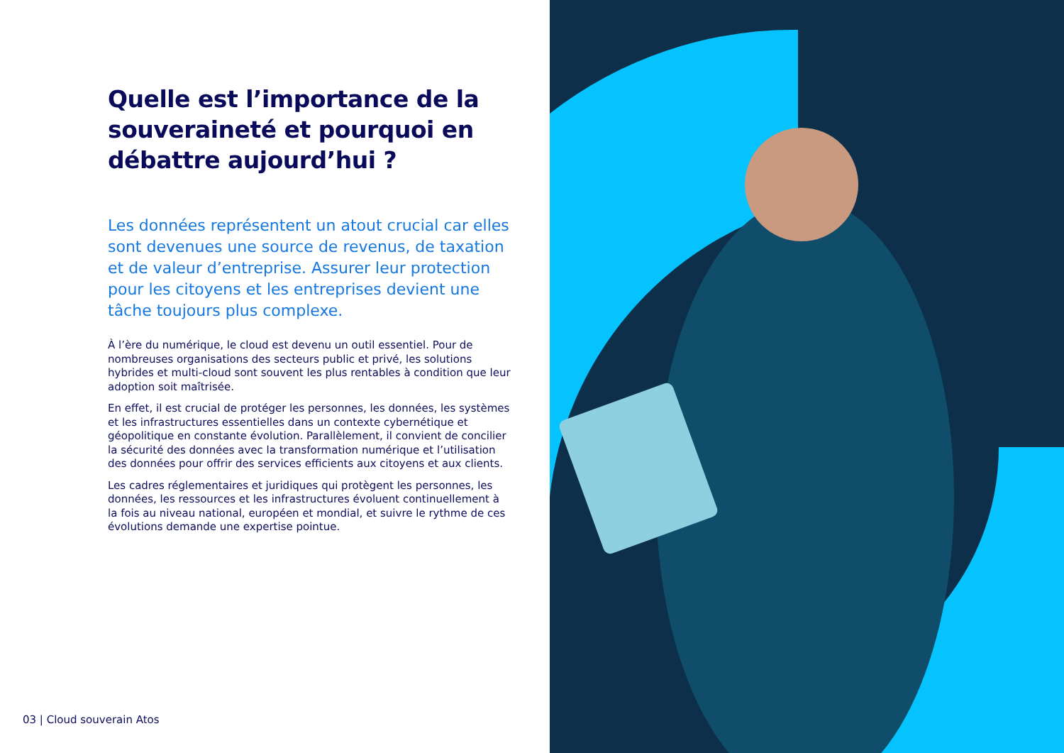Quelle est l’importance de la souveraineté et pourquoi en débattre aujourd’hui ?
Les données représentent un atout crucial car elles sont devenues une source de revenus, de taxation et de valeur d’entreprise. Assurer leur protection pour les citoyens et les entreprises devient une tâche toujours plus complexe.
À l’ère du numérique, le cloud est devenu un outil essentiel. Pour de nombreuses organisations des secteurs public et privé, les solutions hybrides et multi-cloud sont souvent les plus rentables à condition que leur adoption soit maîtrisée.
En effet, il est crucial de protéger les personnes, les données, les systèmes et les infrastructures essentielles dans un contexte cybernétique et géopolitique en constante évolution. Parallèlement, il convient de concilier la sécurité des données avec la transformation numérique et l’utilisation des données pour offrir des services efficients aux citoyens et aux clients.
Les cadres réglementaires et juridiques qui protègent les personnes, les données, les ressources et les infrastructures évoluent continuellement à la fois au niveau national, européen et mondial, et suivre le rythme de ces évolutions demande une expertise pointue.
03 | Cloud souverain Atos